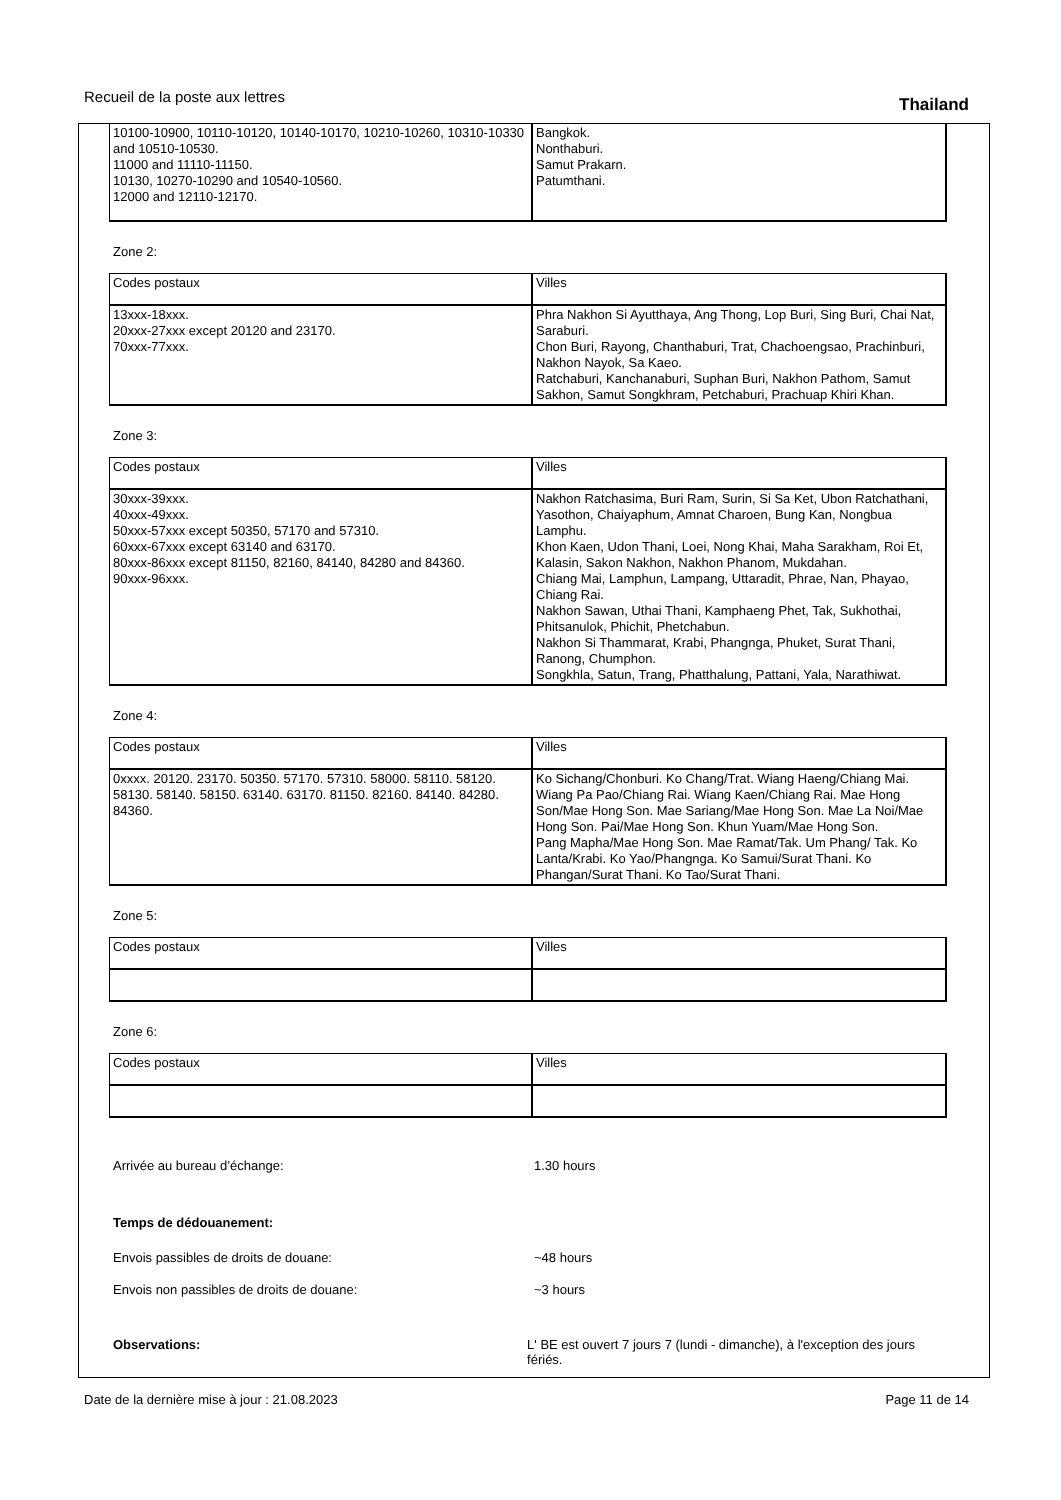Recueil de la poste aux lettres
Thailand
| 10100-10900, 10110-10120, 10140-10170, 10210-10260, 10310-10330 and 10510-10530. 11000 and 11110-11150. 10130, 10270-10290 and 10540-10560. 12000 and 12110-12170. | Bangkok. Nonthaburi. Samut Prakarn. Patumthani. |
Zone 2:
| Codes postaux | Villes |
| 13xxx-18xxx. 20xxx-27xxx except 20120 and 23170. 70xxx-77xxx. | Phra Nakhon Si Ayutthaya, Ang Thong, Lop Buri, Sing Buri, Chai Nat, Saraburi. Chon Buri, Rayong, Chanthaburi, Trat, Chachoengsao, Prachinburi, Nakhon Nayok, Sa Kaeo. Ratchaburi, Kanchanaburi, Suphan Buri, Nakhon Pathom, Samut Sakhon, Samut Songkhram, Petchaburi, Prachuap Khiri Khan. |
Zone 3:
| Codes postaux | Villes |
| 30xxx-39xxx. 40xxx-49xxx. 50xxx-57xxx except 50350, 57170 and 57310. 60xxx-67xxx except 63140 and 63170. 80xxx-86xxx except 81150, 82160, 84140, 84280 and 84360. 90xxx-96xxx. | Nakhon Ratchasima, Buri Ram, Surin, Si Sa Ket, Ubon Ratchathani, Yasothon, Chaiyaphum, Amnat Charoen, Bung Kan, Nongbua Lamphu. Khon Kaen, Udon Thani, Loei, Nong Khai, Maha Sarakham, Roi Et, Kalasin, Sakon Nakhon, Nakhon Phanom, Mukdahan. Chiang Mai, Lamphun, Lampang, Uttaradit, Phrae, Nan, Phayao, Chiang Rai. Nakhon Sawan, Uthai Thani, Kamphaeng Phet, Tak, Sukhothai, Phitsanulok, Phichit, Phetchabun. Nakhon Si Thammarat, Krabi, Phangnga, Phuket, Surat Thani, Ranong, Chumphon. Songkhla, Satun, Trang, Phatthalung, Pattani, Yala, Narathiwat. |
Zone 4:
| Codes postaux | Villes |
| 0xxxx. 20120. 23170. 50350. 57170. 57310. 58000. 58110. 58120. 58130. 58140. 58150. 63140. 63170. 81150. 82160. 84140. 84280. 84360. | Ko Sichang/Chonburi. Ko Chang/Trat. Wiang Haeng/Chiang Mai. Wiang Pa Pao/Chiang Rai. Wiang Kaen/Chiang Rai. Mae Hong Son/Mae Hong Son. Mae Sariang/Mae Hong Son. Mae La Noi/Mae Hong Son. Pai/Mae Hong Son. Khun Yuam/Mae Hong Son. Pang Mapha/Mae Hong Son. Mae Ramat/Tak. Um Phang/ Tak. Ko Lanta/Krabi. Ko Yao/Phangnga. Ko Samui/Surat Thani. Ko Phangan/Surat Thani. Ko Tao/Surat Thani. |
Zone 5:
| Codes postaux | Villes |
Zone 6:
| Codes postaux | Villes |
Arrivée au bureau d’échange: 1.30 hours
Temps de dédouanement:
Envois passibles de droits de douane: ~48 hours
Envois non passibles de droits de douane: ~3 hours
Observations: L' BE est ouvert 7 jours 7 (lundi - dimanche), à l'exception des jours fériés.
Date de la dernière mise à jour : 21.08.2023 Page 11 de 14